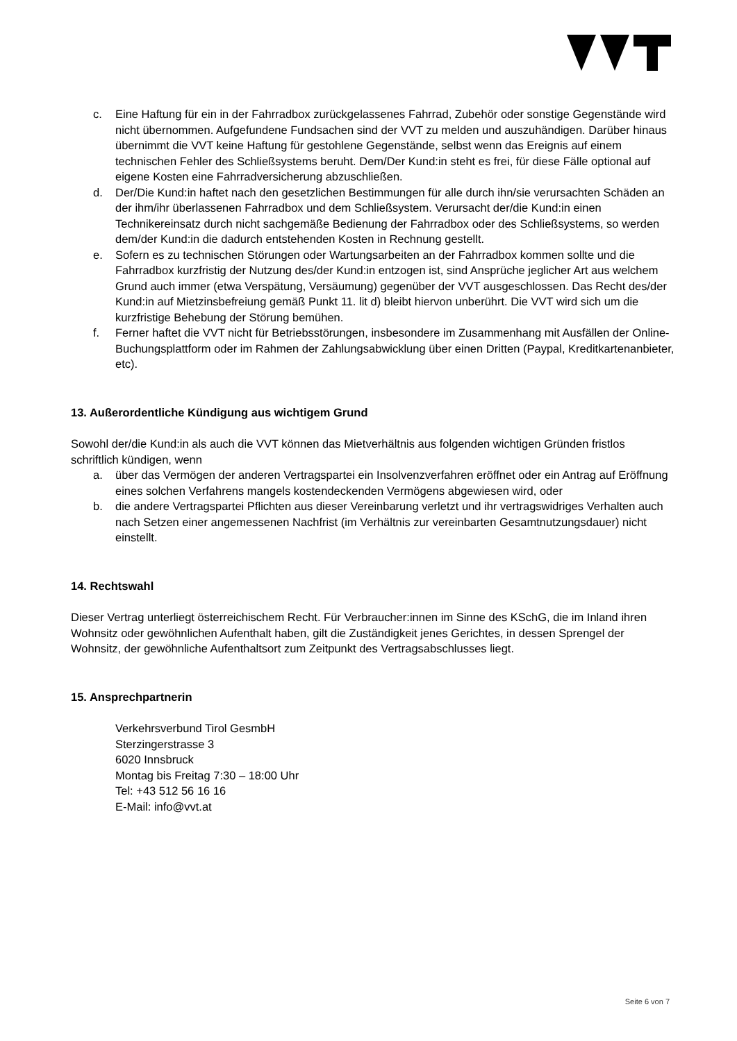c. Eine Haftung für ein in der Fahrradbox zurückgelassenes Fahrrad, Zubehör oder sonstige Gegenstände wird nicht übernommen. Aufgefundene Fundsachen sind der VVT zu melden und auszuhändigen. Darüber hinaus übernimmt die VVT keine Haftung für gestohlene Gegenstände, selbst wenn das Ereignis auf einem technischen Fehler des Schließsystems beruht. Dem/Der Kund:in steht es frei, für diese Fälle optional auf eigene Kosten eine Fahrradversicherung abzuschließen.
d. Der/Die Kund:in haftet nach den gesetzlichen Bestimmungen für alle durch ihn/sie verursachten Schäden an der ihm/ihr überlassenen Fahrradbox und dem Schließsystem. Verursacht der/die Kund:in einen Technikereinsatz durch nicht sachgemäße Bedienung der Fahrradbox oder des Schließsystems, so werden dem/der Kund:in die dadurch entstehenden Kosten in Rechnung gestellt.
e. Sofern es zu technischen Störungen oder Wartungsarbeiten an der Fahrradbox kommen sollte und die Fahrradbox kurzfristig der Nutzung des/der Kund:in entzogen ist, sind Ansprüche jeglicher Art aus welchem Grund auch immer (etwa Verspätung, Versäumung) gegenüber der VVT ausgeschlossen. Das Recht des/der Kund:in auf Mietzinsbefreiung gemäß Punkt 11. lit d) bleibt hiervon unberührt. Die VVT wird sich um die kurzfristige Behebung der Störung bemühen.
f. Ferner haftet die VVT nicht für Betriebsstörungen, insbesondere im Zusammenhang mit Ausfällen der Online-Buchungsplattform oder im Rahmen der Zahlungsabwicklung über einen Dritten (Paypal, Kreditkartenanbieter, etc).
13. Außerordentliche Kündigung aus wichtigem Grund
Sowohl der/die Kund:in als auch die VVT können das Mietverhältnis aus folgenden wichtigen Gründen fristlos schriftlich kündigen, wenn
a. über das Vermögen der anderen Vertragspartei ein Insolvenzverfahren eröffnet oder ein Antrag auf Eröffnung eines solchen Verfahrens mangels kostendeckenden Vermögens abgewiesen wird, oder
b. die andere Vertragspartei Pflichten aus dieser Vereinbarung verletzt und ihr vertragswidriges Verhalten auch nach Setzen einer angemessenen Nachfrist (im Verhältnis zur vereinbarten Gesamtnutzungsdauer) nicht einstellt.
14. Rechtswahl
Dieser Vertrag unterliegt österreichischem Recht. Für Verbraucher:innen im Sinne des KSchG, die im Inland ihren Wohnsitz oder gewöhnlichen Aufenthalt haben, gilt die Zuständigkeit jenes Gerichtes, in dessen Sprengel der Wohnsitz, der gewöhnliche Aufenthaltsort zum Zeitpunkt des Vertragsabschlusses liegt.
15. Ansprechpartnerin
Verkehrsverbund Tirol GesmbH
Sterzingerstrasse 3
6020 Innsbruck
Montag bis Freitag 7:30 – 18:00 Uhr
Tel: +43 512 56 16 16
E-Mail: info@vvt.at
Seite 6 von 7